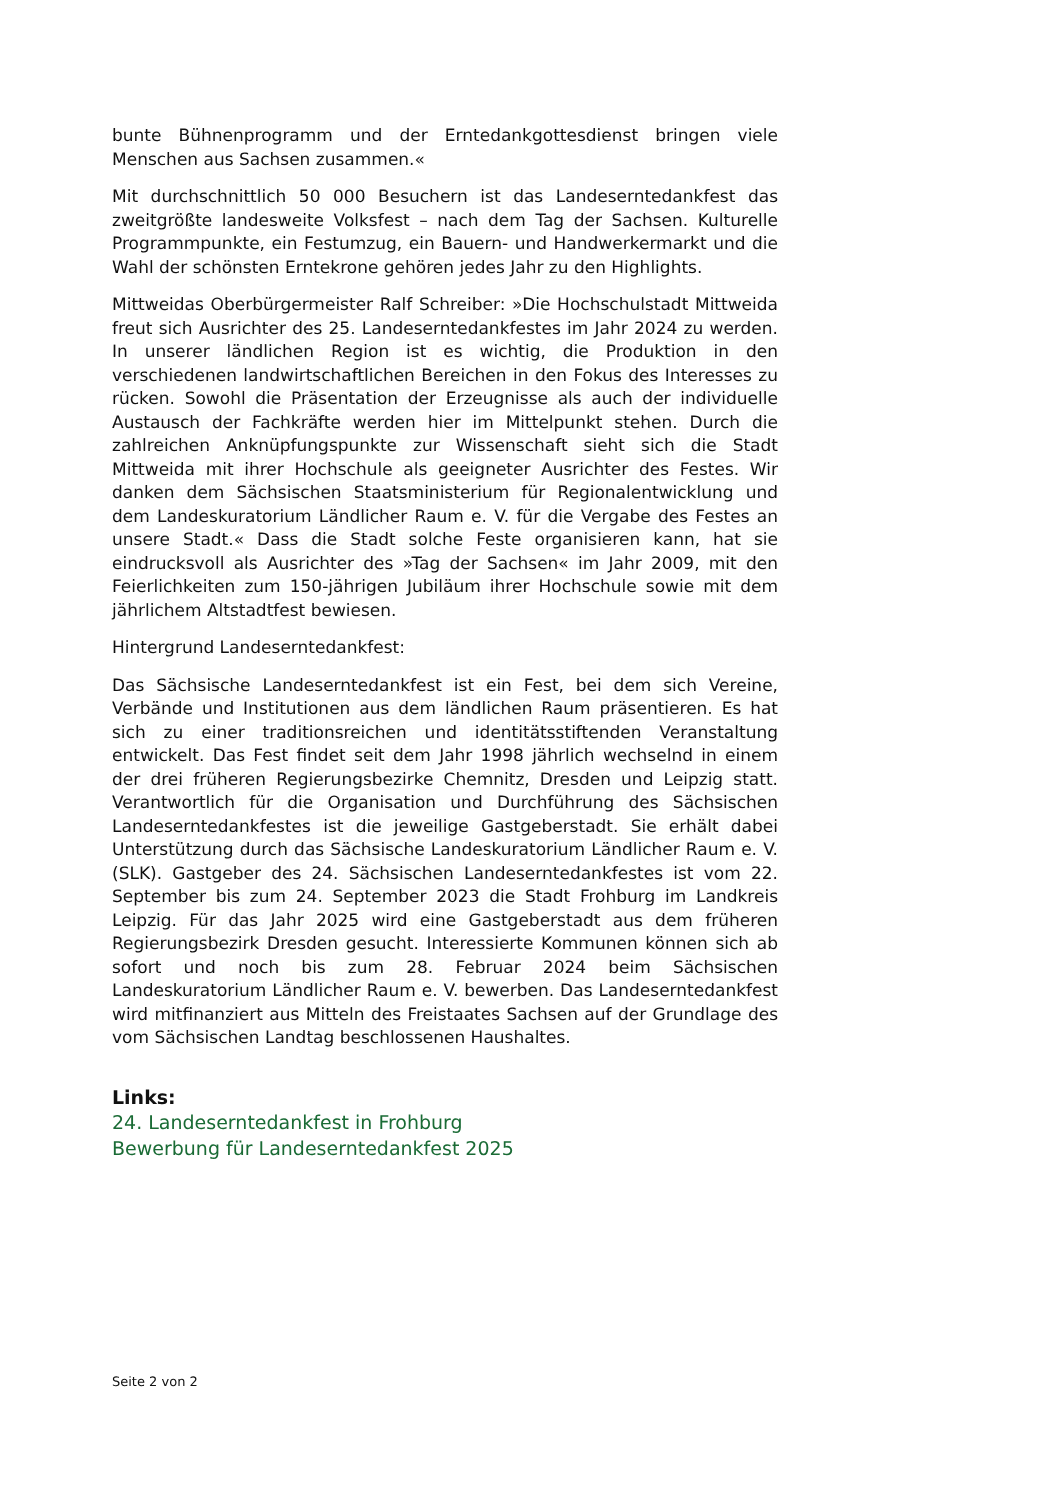bunte Bühnenprogramm und der Erntedankgottesdienst bringen viele Menschen aus Sachsen zusammen.«
Mit durchschnittlich 50 000 Besuchern ist das Landeserntedankfest das zweitgrößte landesweite Volksfest – nach dem Tag der Sachsen. Kulturelle Programmpunkte, ein Festumzug, ein Bauern- und Handwerkermarkt und die Wahl der schönsten Erntekrone gehören jedes Jahr zu den Highlights.
Mittweidas Oberbürgermeister Ralf Schreiber: »Die Hochschulstadt Mittweida freut sich Ausrichter des 25. Landeserntedankfestes im Jahr 2024 zu werden. In unserer ländlichen Region ist es wichtig, die Produktion in den verschiedenen landwirtschaftlichen Bereichen in den Fokus des Interesses zu rücken. Sowohl die Präsentation der Erzeugnisse als auch der individuelle Austausch der Fachkräfte werden hier im Mittelpunkt stehen. Durch die zahlreichen Anknüpfungspunkte zur Wissenschaft sieht sich die Stadt Mittweida mit ihrer Hochschule als geeigneter Ausrichter des Festes. Wir danken dem Sächsischen Staatsministerium für Regionalentwicklung und dem Landeskuratorium Ländlicher Raum e. V. für die Vergabe des Festes an unsere Stadt.« Dass die Stadt solche Feste organisieren kann, hat sie eindrucksvoll als Ausrichter des »Tag der Sachsen« im Jahr 2009, mit den Feierlichkeiten zum 150-jährigen Jubiläum ihrer Hochschule sowie mit dem jährlichem Altstadtfest bewiesen.
Hintergrund Landeserntedankfest:
Das Sächsische Landeserntedankfest ist ein Fest, bei dem sich Vereine, Verbände und Institutionen aus dem ländlichen Raum präsentieren. Es hat sich zu einer traditionsreichen und identitätsstiftenden Veranstaltung entwickelt. Das Fest findet seit dem Jahr 1998 jährlich wechselnd in einem der drei früheren Regierungsbezirke Chemnitz, Dresden und Leipzig statt. Verantwortlich für die Organisation und Durchführung des Sächsischen Landeserntedankfestes ist die jeweilige Gastgeberstadt. Sie erhält dabei Unterstützung durch das Sächsische Landeskuratorium Ländlicher Raum e. V. (SLK). Gastgeber des 24. Sächsischen Landeserntedankfestes ist vom 22. September bis zum 24. September 2023 die Stadt Frohburg im Landkreis Leipzig. Für das Jahr 2025 wird eine Gastgeberstadt aus dem früheren Regierungsbezirk Dresden gesucht. Interessierte Kommunen können sich ab sofort und noch bis zum 28. Februar 2024 beim Sächsischen Landeskuratorium Ländlicher Raum e. V. bewerben. Das Landeserntedankfest wird mitfinanziert aus Mitteln des Freistaates Sachsen auf der Grundlage des vom Sächsischen Landtag beschlossenen Haushaltes.
Links:
24. Landeserntedankfest in Frohburg
Bewerbung für Landeserntedankfest 2025
Seite 2 von 2